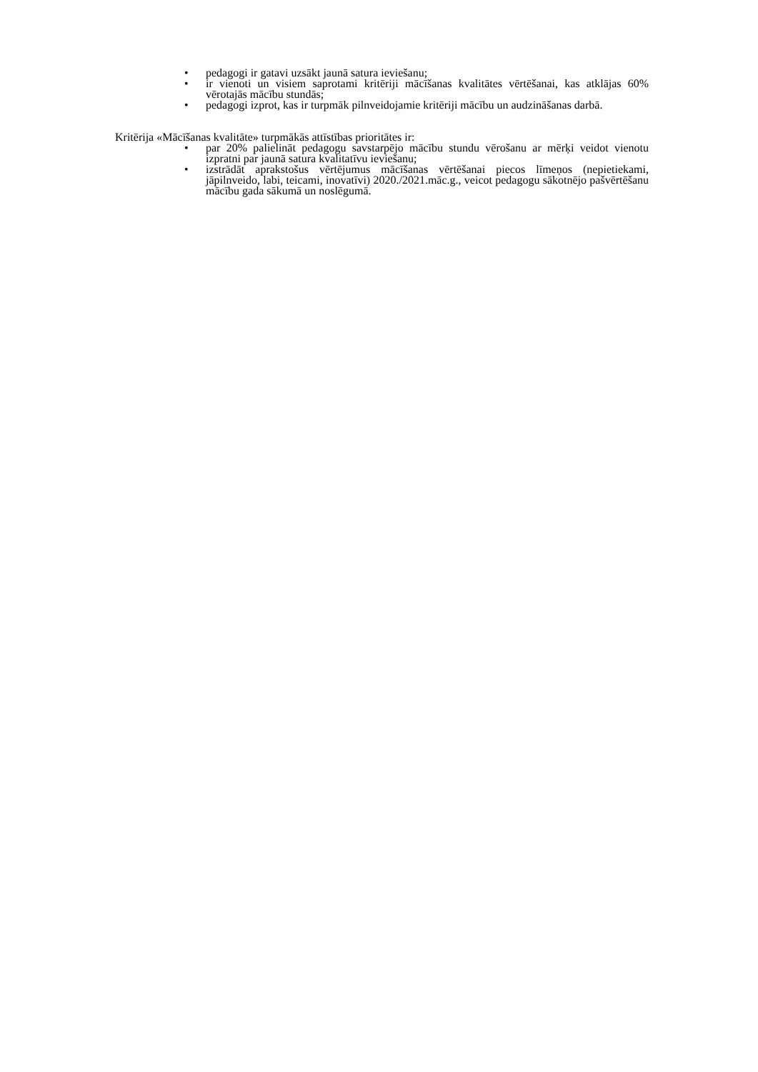• pedagogi ir gatavi uzsākt jaunā satura ieviešanu;
• ir vienoti un visiem saprotami kritēriji mācīšanas kvalitātes vērtēšanai, kas atklājas 60% vērotajās mācību stundās;
• pedagogi izprot, kas ir turpmāk pilnveidojamie kritēriji mācību un audzināšanas darbā.
Kritērija «Mācīšanas kvalitāte» turpmākās attīstības prioritātes ir:
• par 20% palielināt pedagogu savstarpējo mācību stundu vērošanu ar mērķi veidot vienotu izpratni par jaunā satura kvalitatīvu ieviešanu;
• izstrādāt aprakstošus vērtējumus mācīšanas vērtēšanai piecos līmeņos (nepietiekami, jāpilnveido, labi, teicami, inovatīvi) 2020./2021.māc.g., veicot pedagogu sākotnējo pašvērtēšanu mācību gada sākumā un noslēgumā.